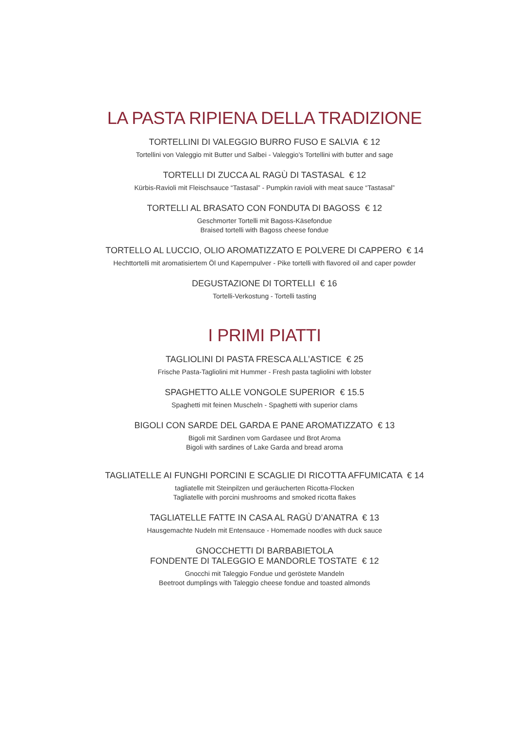LA PASTA RIPIENA DELLA TRADIZIONE
TORTELLINI DI VALEGGIO BURRO FUSO E SALVIA € 12
Tortellini von Valeggio mit Butter und Salbei - Valeggio's Tortellini with butter and sage
TORTELLI DI ZUCCA AL RAGÙ DI TASTASAL € 12
Kürbis-Ravioli mit Fleischsauce “Tastasal” - Pumpkin ravioli with meat sauce “Tastasal”
TORTELLI AL BRASATO CON FONDUTA DI BAGOSS € 12
Geschmorter Tortelli mit Bagoss-Käsefondue
Braised tortelli with Bagoss cheese fondue
TORTELLO AL LUCCIO, OLIO AROMATIZZATO E POLVERE DI CAPPERO € 14
Hechttortelli mit aromatisiertem Öl und Kapernpulver - Pike tortelli with flavored oil and caper powder
DEGUSTAZIONE DI TORTELLI € 16
Tortelli-Verkostung - Tortelli tasting
I PRIMI PIATTI
TAGLIOLINI DI PASTA FRESCA ALL’ASTICE € 25
Frische Pasta-Tagliolini mit Hummer - Fresh pasta tagliolini with lobster
SPAGHETTO ALLE VONGOLE SUPERIOR € 15.5
Spaghetti mit feinen Muscheln - Spaghetti with superior clams
BIGOLI CON SARDE DEL GARDA E PANE AROMATIZZATO € 13
Bigoli mit Sardinen vom Gardasee und Brot Aroma
Bigoli with sardines of Lake Garda and bread aroma
TAGLIATELLE AI FUNGHI PORCINI E SCAGLIE DI RICOTTA AFFUMICATA € 14
tagliatelle mit Steinpilzen und geräucherten Ricotta-Flocken
Tagliatelle with porcini mushrooms and smoked ricotta flakes
TAGLIATELLE FATTE IN CASA AL RAGÙ D’ANATRA € 13
Hausgemachte Nudeln mit Entensauce - Homemade noodles with duck sauce
GNOCCHETTI DI BARBABIETOLA
FONDENTE DI TALEGGIO E MANDORLE TOSTATE € 12
Gnocchi mit Taleggio Fondue und geröstete Mandeln
Beetroot dumplings with Taleggio cheese fondue and toasted almonds